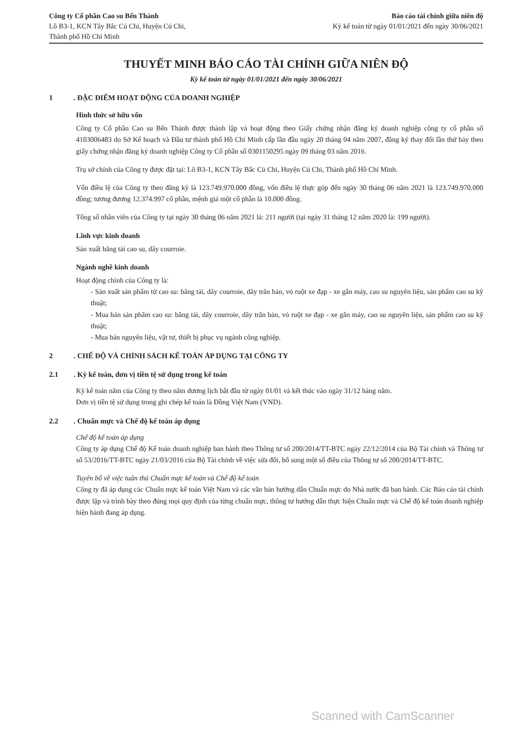Công ty Cổ phần Cao su Bến Thành
Lô B3-1, KCN Tây Bắc Củ Chi, Huyện Củ Chi,
Thành phố Hồ Chí Minh
Báo cáo tài chính giữa niên độ
Kỳ kế toán từ ngày 01/01/2021 đến ngày 30/06/2021
THUYẾT MINH BÁO CÁO TÀI CHÍNH GIỮA NIÊN ĐỘ
Kỳ kế toán từ ngày 01/01/2021 đến ngày 30/06/2021
1. ĐẶC ĐIỂM HOẠT ĐỘNG CỦA DOANH NGHIỆP
Hình thức sở hữu vốn
Công ty Cổ phần Cao su Bến Thành được thành lập và hoạt động theo Giấy chứng nhận đăng ký doanh nghiệp công ty cổ phần số 4103006483 do Sở Kế hoạch và Đầu tư thành phố Hồ Chí Minh cấp lần đầu ngày 20 tháng 04 năm 2007, đăng ký thay đổi lần thứ bảy theo giấy chứng nhận đăng ký doanh nghiệp Công ty Cổ phần số 0301150295 ngày 09 tháng 03 năm 2016.
Trụ sở chính của Công ty được đặt tại: Lô B3-1, KCN Tây Bắc Củ Chi, Huyện Củ Chi, Thành phố Hồ Chí Minh.
Vốn điều lệ của Công ty theo đăng ký là 123.749.970.000 đồng, vốn điều lệ thực góp đến ngày 30 tháng 06 năm 2021 là 123.749.970.000 đồng; tương đương 12.374.997 cổ phần, mệnh giá một cổ phần là 10.000 đồng.
Tổng số nhân viên của Công ty tại ngày 30 tháng 06 năm 2021 là: 211 người (tại ngày 31 tháng 12 năm 2020 là: 199 người).
Lĩnh vực kinh doanh
Sản xuất băng tải cao su, dây courroie.
Ngành nghề kinh doanh
Hoạt động chính của Công ty là:
- Sản xuất sản phẩm từ cao su: băng tải, dây courroie, dây trân bản, vỏ ruột xe đạp - xe gắn máy, cao su nguyên liệu, sản phẩm cao su kỹ thuật;
- Mua bán sản phẩm cao su: băng tải, dây courroie, dây trân bản, vỏ ruột xe đạp - xe gắn máy, cao su nguyên liệu, sản phẩm cao su kỹ thuật;
- Mua bán nguyên liệu, vật tư, thiết bị phục vụ ngành công nghiệp.
2. CHẾ ĐỘ VÀ CHÍNH SÁCH KẾ TOÁN ÁP DỤNG TẠI CÔNG TY
2.1. Kỳ kế toán, đơn vị tiền tệ sử dụng trong kế toán
Kỳ kế toán năm của Công ty theo năm dương lịch bắt đầu từ ngày 01/01 và kết thúc vào ngày 31/12 hàng năm.
Đơn vị tiền tệ sử dụng trong ghi chép kế toán là Đồng Việt Nam (VND).
2.2. Chuẩn mực và Chế độ kế toán áp dụng
Chế độ kế toán áp dụng
Công ty áp dụng Chế độ Kế toán doanh nghiệp ban hành theo Thông tư số 200/2014/TT-BTC ngày 22/12/2014 của Bộ Tài chính và Thông tư số 53/2016/TT-BTC ngày 21/03/2016 của Bộ Tài chính về việc sửa đổi, bổ sung một số điều của Thông tư số 200/2014/TT-BTC.
Tuyên bố về việc tuân thủ Chuẩn mực kế toán và Chế độ kế toán
Công ty đã áp dụng các Chuẩn mực kế toán Việt Nam và các văn bản hướng dẫn Chuẩn mực do Nhà nước đã ban hành. Các Báo cáo tài chính được lập và trình bày theo đúng mọi quy định của từng chuẩn mực, thông tư hướng dẫn thực hiện Chuẩn mực và Chế độ kế toán doanh nghiệp hiện hành đang áp dụng.
Scanned with CamScanner